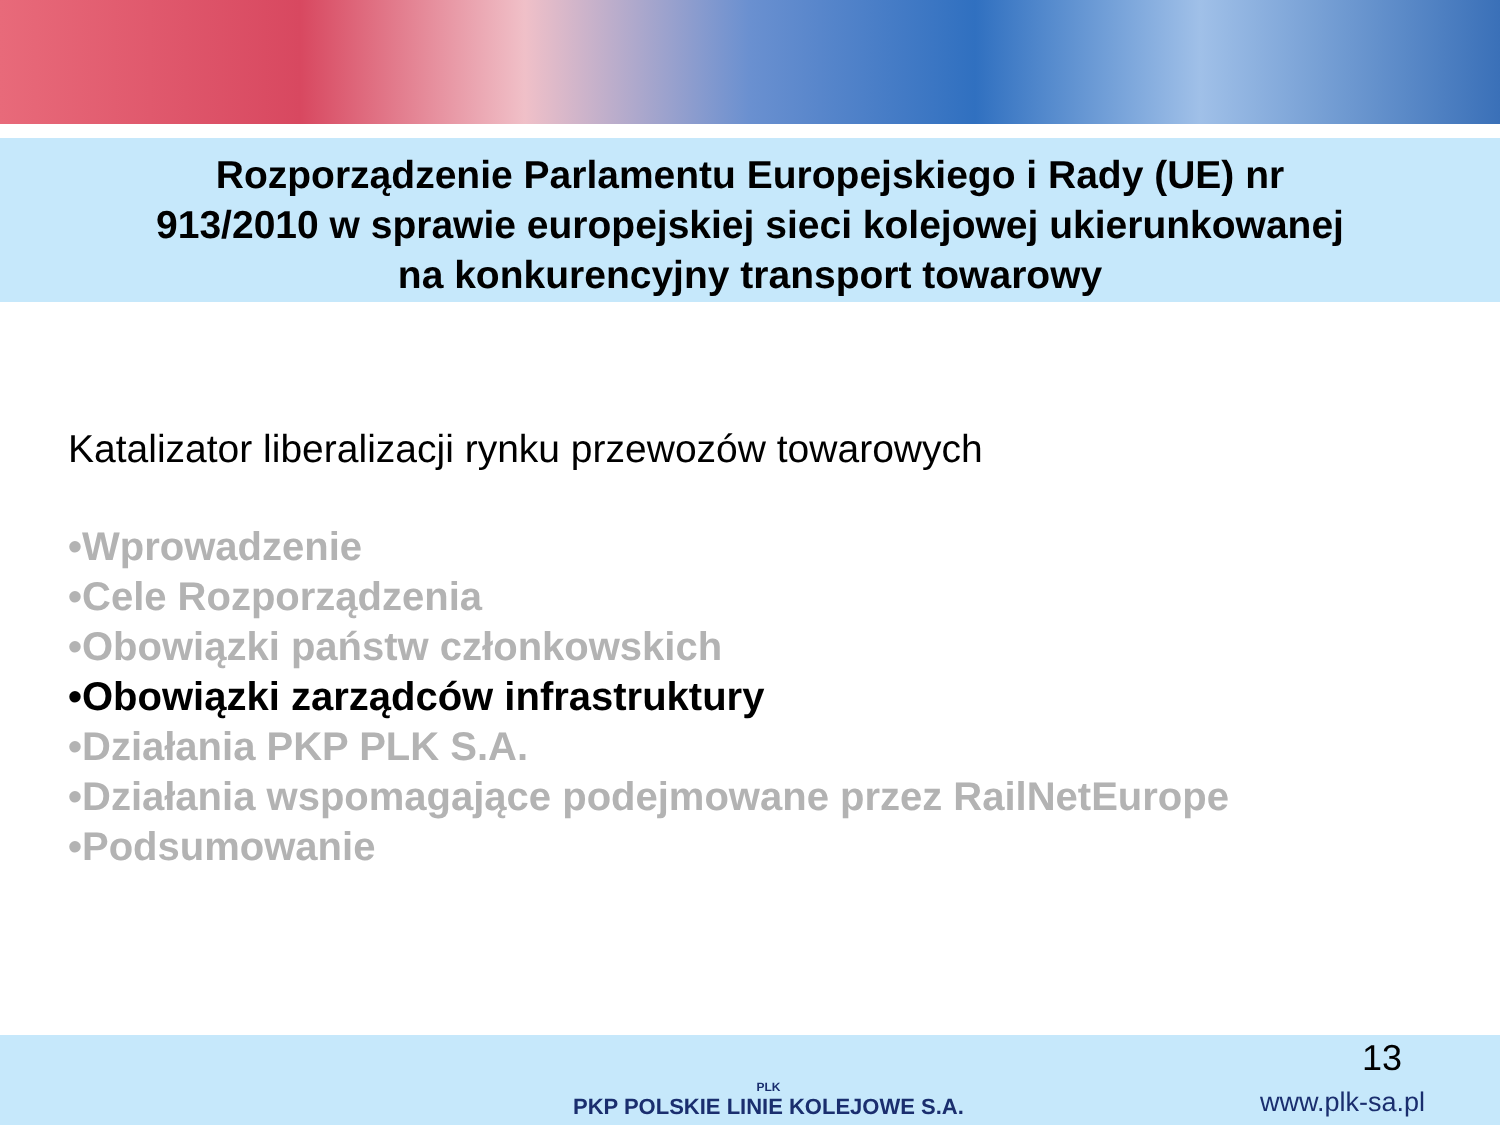Rozporządzenie Parlamentu Europejskiego i Rady (UE) nr
913/2010 w sprawie europejskiej sieci kolejowej ukierunkowanej
na konkurencyjny transport towarowy
Katalizator liberalizacji rynku przewozów towarowych
•Wprowadzenie
•Cele Rozporządzenia
•Obowiązki państw członkowskich
•Obowiązki zarządców infrastruktury
•Działania PKP PLK S.A.
•Działania wspomagające podejmowane przez RailNetEurope
•Podsumowanie
PLK
PKP POLSKIE LINIE KOLEJOWE S.A.
13
www.plk-sa.pl